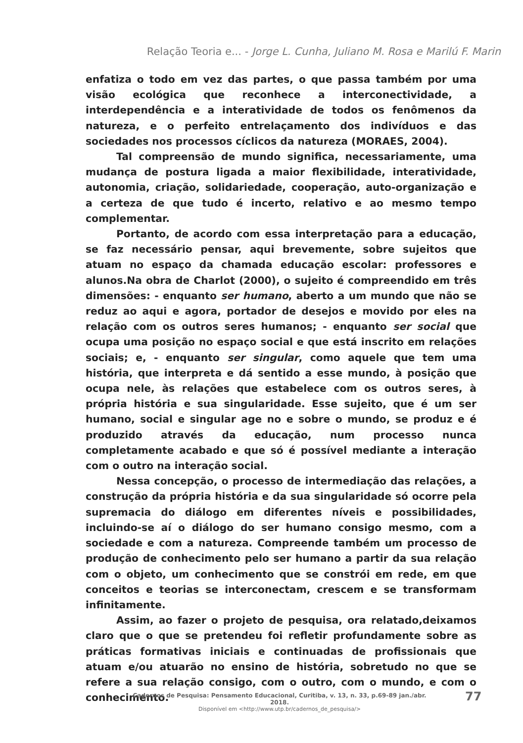Relação Teoria e... - Jorge L. Cunha, Juliano M. Rosa e Marilú F. Marin
enfatiza o todo em vez das partes, o que passa também por uma visão ecológica que reconhece a interconectividade, a interdependência e a interatividade de todos os fenômenos da natureza, e o perfeito entrelaçamento dos indivíduos e das sociedades nos processos cíclicos da natureza (MORAES, 2004).
Tal compreensão de mundo significa, necessariamente, uma mudança de postura ligada a maior flexibilidade, interatividade, autonomia, criação, solidariedade, cooperação, auto-organização e a certeza de que tudo é incerto, relativo e ao mesmo tempo complementar.
Portanto, de acordo com essa interpretação para a educação, se faz necessário pensar, aqui brevemente, sobre sujeitos que atuam no espaço da chamada educação escolar: professores e alunos.Na obra de Charlot (2000), o sujeito é compreendido em três dimensões: - enquanto ser humano, aberto a um mundo que não se reduz ao aqui e agora, portador de desejos e movido por eles na relação com os outros seres humanos; - enquanto ser social que ocupa uma posição no espaço social e que está inscrito em relações sociais; e, - enquanto ser singular, como aquele que tem uma história, que interpreta e dá sentido a esse mundo, à posição que ocupa nele, às relações que estabelece com os outros seres, à própria história e sua singularidade. Esse sujeito, que é um ser humano, social e singular age no e sobre o mundo, se produz e é produzido através da educação, num processo nunca completamente acabado e que só é possível mediante a interação com o outro na interação social.
Nessa concepção, o processo de intermediação das relações, a construção da própria história e da sua singularidade só ocorre pela supremacia do diálogo em diferentes níveis e possibilidades, incluindo-se aí o diálogo do ser humano consigo mesmo, com a sociedade e com a natureza. Compreende também um processo de produção de conhecimento pelo ser humano a partir da sua relação com o objeto, um conhecimento que se constrói em rede, em que conceitos e teorias se interconectam, crescem e se transformam infinitamente.
Assim, ao fazer o projeto de pesquisa, ora relatado,deixamos claro que o que se pretendeu foi refletir profundamente sobre as práticas formativas iniciais e continuadas de profissionais que atuam e/ou atuarão no ensino de história, sobretudo no que se refere a sua relação consigo, com o outro, com o mundo, e com o conhecimento.
Cadernos de Pesquisa: Pensamento Educacional, Curitiba, v. 13, n. 33, p.69-89 jan./abr. 2018.
Disponível em <http://www.utp.br/cadernos_de_pesquisa/>
77